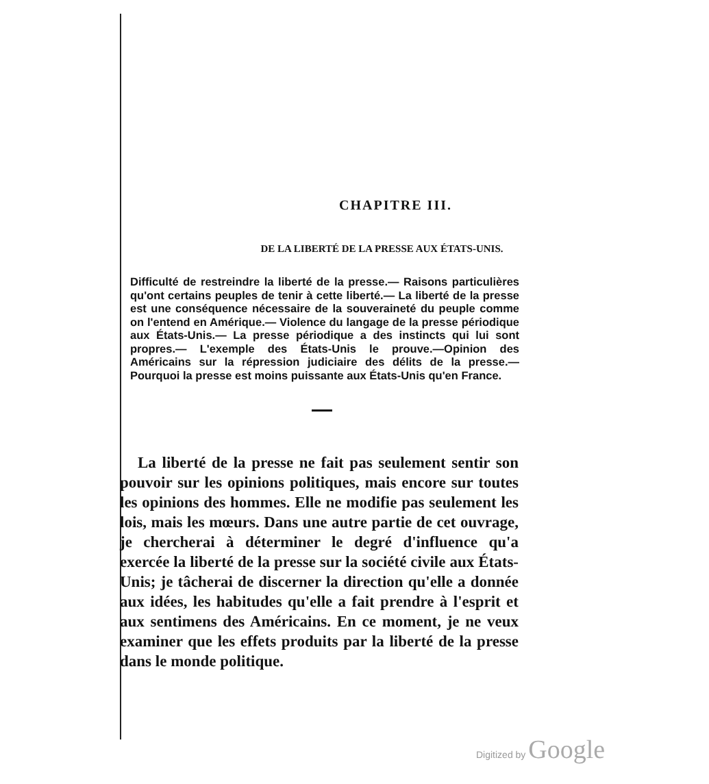CHAPITRE III.
DE LA LIBERTÉ DE LA PRESSE AUX ÉTATS-UNIS.
Difficulté de restreindre la liberté de la presse.— Raisons particulières qu'ont certains peuples de tenir à cette liberté.— La liberté de la presse est une conséquence nécessaire de la souveraineté du peuple comme on l'entend en Amérique.— Violence du langage de la presse périodique aux États-Unis.— La presse périodique a des instincts qui lui sont propres.— L'exemple des États-Unis le prouve.—Opinion des Américains sur la répression judiciaire des délits de la presse.— Pourquoi la presse est moins puissante aux États-Unis qu'en France.
La liberté de la presse ne fait pas seulement sentir son pouvoir sur les opinions politiques, mais encore sur toutes les opinions des hommes. Elle ne modifie pas seulement les lois, mais les mœurs. Dans une autre partie de cet ouvrage, je chercherai à déterminer le degré d'influence qu'a exercée la liberté de la presse sur la société civile aux États-Unis; je tâcherai de discerner la direction qu'elle a donnée aux idées, les habitudes qu'elle a fait prendre à l'esprit et aux sentimens des Américains. En ce moment, je ne veux examiner que les effets produits par la liberté de la presse dans le monde politique.
Digitized by Google